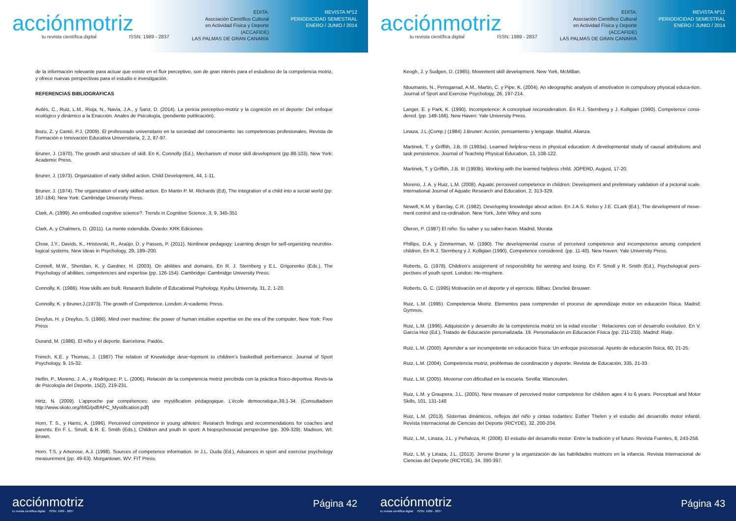acciónmotriz
tu revista científica digital ISSN: 1989 - 2837
EDITA:
Asociación Científico Cultural
en Actividad Física y Deporte
(ACCAFIDE)
LAS PALMAS DE GRAN CANARIA
REVISTA Nº12
PERIODICIDAD SEMESTRAL
ENERO / JUNIO / 2014
de la información relevante para actuar que existe en el fluir perceptivo, son de gran interés para el estudioso de la competencia motriz, y ofrece nuevas perspectivas para el estudio e investigación.
REFERENCIAS BIBLIOGRÁFICAS
Avilés, C., Ruiz, L.M., Rioja, N., Navia, J.A., y Sanz, D. (2014). La pericia perceptivo-motriz y la cognición en el deporte: Del enfoque ecológico y dinámico a la Enacción. Anales de Psicología, (pendiente publicación).
Bozu, Z. y Cantó, P.J. (2009). El profesorado universitario en la sociedad del conocimiento: las competencias profesionales. Revista de Formación e Innovación Educativa Universitaria, 2, 2, 87-97.
Bruner, J. (1970). The growth and structure of skill. En K. Connolly (Ed.), Mechanism of motor skill development (pp.88-103). New York: Academic Press.
Bruner, J. (1973). Organization of early skilled action. Child Development, 44, 1-11.
Bruner, J. (1974). The organization of early skilled action. En Martin P. M. Richards (Ed), The integration of a child into a social world (pp. 167-184). New York: Cambridge University Press.
Clark, A. (1999). An embodied cognitive science?. Trends in Cognitive Science, 3, 9, 345-351
Clark, A. y Chalmers, D. (2011). La mente extendida. Oviedo: KRK Ediciones
Chow, J.Y., Davids, K., Hristovski, R., Araújo, D. y Passos, P. (2011). Nonlinear pedagogy: Learning design for self-organizing neurobio-logical systems. New Ideas in Psychology, 29, 189–200.
Connell, M.W., Sheridan, K. y Gardner, H. (2003). On abilities and domains. En R. J. Sternberg y E.L. Grigorenko (Eds.), The Psychology of abilities, competencies and expertise (pp. 126-154). Cambridge: Cambridge University Press.
Connolly, K. (1986). How skills are built. Research Bulletin of Educational Psyhology, Kyuhu University, 31, 2, 1-20.
Connolly, K. y Bruner,J.(1973). The growth of Competence. London: A¬cademic Press.
Dreyfus, H. y Dreyfus, S. (1986). Mind over machine: the power of human intuitive expertise en the era of the computer. New York: Free Press
Durand, M. (1986). El niño y el deporte. Barcelona: Paidós.
French, K.E. y Thomas, J. (1987) The relation of Knowledge deve¬lopment to children’s basketball performance. Journal of Sport Psychology, 9, 15-32.
Hellín, P., Moreno, J. A., y Rodríguez, P. L. (2006). Relación de la competencia motriz percibida con la práctica físico-deportiva. Revis-ta de Psicología del Deporte, 15(2), 219-231.
Hirtz, N. (2009). L’approche par compétences: une mystification pédagogique. L’école democratique,39,1-34. (Consultadoen http://www.skolo.org/IMG/pdf/APC_Mystification.pdf)
Horn, T. S., y Harris, A. (1996). Perceived competence in young athletes: Research findings and recommendations for coaches and parents. En F. L. Smoll, & R. E. Smith (Eds.), Children and youth in sport: A biopsychosocial perspective (pp. 309-329). Madison, WI: Brown.
Horn, T.S. y Amorose, A.J. (1998). Sources of competence information. In J.L. Duda (Ed.), Advances in sport and exercise psychology measurement (pp. 49-63). Morgantown, WV: FIT Press.
acciónmotriz
tu revista científica digital ISSN: 1989 - 2837
Página 42
acciónmotriz
tu revista científica digital ISSN: 1989 - 2837
EDITA:
Asociación Científico Cultural
en Actividad Física y Deporte
(ACCAFIDE)
LAS PALMAS DE GRAN CANARIA
REVISTA Nº12
PERIODICIDAD SEMESTRAL
ENERO / JUNIO / 2014
Keogh, J. y Sudgen, D. (1985). Movement skill development. New York, McMillan.
Ntoumanis, N., Pensgarrad, A.M., Martin, C. y Pipe, K. (2004). An ideographic analysis of amotivation in compulsory physical educa-tion. Journal of Sport and Exercise Psychology, 26, 197-214.
Langer, E. y Park, K. (1990). Incompetence: A conceptual reconsideration. En R.J. Sternberg y J. Kolligian (1990). Competence consi-dered. (pp. 149-166). New Haven: Yale University Press.
Linaza, J.L.(Comp.) (1984) J.Bruner: Acción, pensamiento y lenguaje. Madrid, Alianza.
Martinek, T. y Griffith, J.B. III (1993a). Learned helpless¬ness in physical education: A developmental study of causal attributions and task persistence. Journal of Teaching Physical Education, 13, 108-122.
Martinek, T. y Griffith, J.B. III (1993b). Working with the learned helpless child. JOPERD, August, 17-20.
Moreno, J. A. y Ruiz, L.M. (2008). Aquatic perceived competence in children: Development and preliminary validation of a pictorial scale. International Journal of Aquatic Research and Education, 2, 313-329.
Newell, K.M. y Barclay, C.R. (1982). Developing knowledge about action. En J.A.S. Kelso y J.E. CLark (Ed.), The development of move-ment control and co-ordination. New York, John Wiley and sons
Oleron, P. (1987) El niño: Su saber y su saber-hacer. Madrid, Morata
Phillips, D.A. y Zimmerman, M. (1990). The developmental course of perceived competence and incompetence among competent children. En R.J. Sternberg y J. Kolligian (1990), Competence considered. (pp. 11-40). New Haven: Yale University Press.
Roberts, G. (1978). Children’s assignment of responsibility for winning and losing. En F. Smoll y R. Smith (Ed.), Psychological pers-pectives of youth sport. London: He-misphere.
Roberts, G. C. (1995) Motivación en el deporte y el ejercicio. Bilbao: Descleé Brouwer.
Ruiz, L.M. (1995). Competencia Motriz. Elementos para comprender el proceso de aprendizaje motor en educación física. Madrid: Gymnos.
Ruiz, L.M. (1996). Adquisición y desarrollo de la competencia motriz en la edad escolar : Relaciones con el desarrollo evolutivo. En V. García Hoz (Ed.), Tratado de Educación personalizada. 19. Personaliacón en Educación Física (pp. 211-233). Madrid: Rialp.
Ruiz, L.M. (2000). Aprender a ser incompetente en educación física: Un enfoque psicosocial. Apunts de educación física, 60, 21-25.
Ruiz, L.M. (2004). Competencia motriz, problemas de coordinación y deporte. Revista de Educación, 335, 21-33.
Ruiz, L.M. (2005). Moverse con dificultad en la escuela. Sevilla: Wanceulen.
Ruiz, L.M. y Graupera, J.L. (2005). New measure of perceived motor competence for children ages 4 to 6 years. Perceptual and Motor Skills, 101, 131-148
Ruiz, L.M. (2013). Sistemas dinámicos, reflejos del niño y cintas rodantes: Esther Thelen y el estudio del desarrollo motor infantil. Revista Internacional de Ciencias del Deporte (RICYDE), 32, 200-204.
Ruiz, L.M., Linaza, J.L. y Peñaloza, R. (2008). El estudio del desarrollo motor: Entre la tradición y el futuro. Revista Fuentes, 8, 243-258.
Ruiz, L.M. y Linaza, J.L. (2013). Jerome Bruner y la organización de las habilidades motrices en la infancia. Revista Internacional de Ciencias del Deporte (RICYDE), 34, 390-397.
acciónmotriz
tu revista científica digital ISSN: 1989 - 2837
Página 43